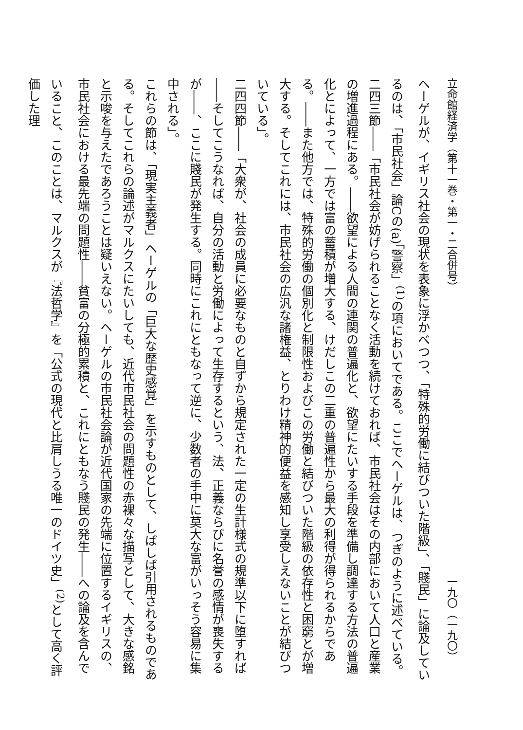立命館経済学（第十一巻・第一・二合併号） 一九〇（一九〇）
ヘーゲルが、イギリス社会の現状を表象に浮かべつつ、「特殊的労働に結びついた階級」、「賤民」に論及しているのは、「市民社会」論Cの(a)「警察」<sup>(1)</sup>の項においてである。ここでヘーゲルは、つぎのように述べている。
二四三節――「市民社会が妨げられることなく活動を続けておれば、市民社会はその内部において人口と産業の増進過程にある。――欲望による人間の連関の普遍化と、欲望にたいする手段を準備し調達する方法の普遍化とによって、一方では富の蓄積が増大する、けだしこの二重の普遍性から最大の利得が得られるからである。――また他方では、特殊的労働の個別化と制限性およびこの労働と結びついた階級の依存性と困窮とが増大する。そしてこれには、市民社会の広汎な諸権益、とりわけ精神的便益を感知し享受しえないことが結びついている」。
二四四節――「大衆が、社会の成員に必要なものと自ずから規定された一定の生計様式の規準以下に堕すれば――そしてこうなれば、自分の活動と労働によって生存するという、法、正義ならびに名誉の感情が喪失するが――、ここに賤民が発生する。同時にこれにともなって逆に、少数者の手中に莫大な富がいっそう容易に集中される」。
これらの節は、「現実主義者」ヘーゲルの「巨大な歴史感覚」を示すものとして、しばしば引用されるものである。そしてこれらの論述がマルクスにたいしても、近代市民社会の問題性の赤裸々な描写として、大きな感銘と示唆を与えたであろうことは疑いえない。ヘーゲルの市民社会論が近代国家の先端に位置するイギリスの、市民社会における最先端の問題性――貧富の分極的累積と、これにともなう賤民の発生――への論及を含んでいること、このことは、マルクスが『法哲学』を「公式の現代と比肩しうる唯一のドイツ史」<sup>(2)</sup>として高く評価した理